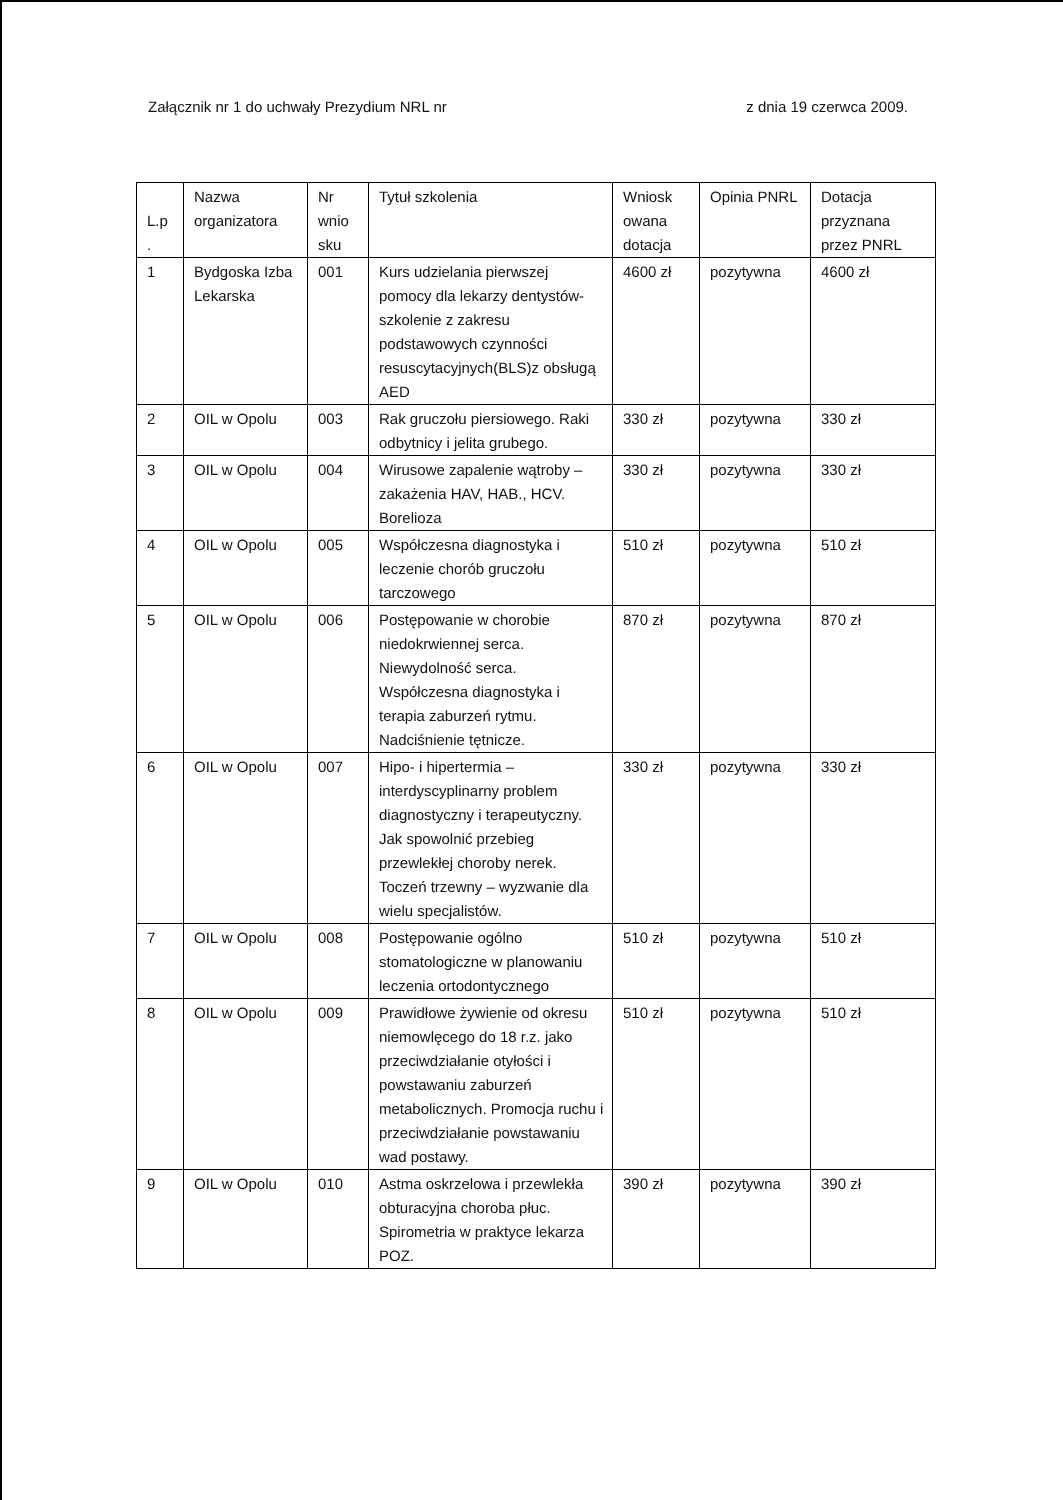Załącznik nr 1 do uchwały Prezydium NRL nr z dnia 19 czerwca 2009.
| L.p . | Nazwa organizatora | Nr wnio sku | Tytuł szkolenia | Wniosk owana dotacja | Opinia PNRL | Dotacja przyznana przez PNRL |
| --- | --- | --- | --- | --- | --- | --- |
| 1 | Bydgoska Izba Lekarska | 001 | Kurs udzielania pierwszej pomocy dla lekarzy dentystów- szkolenie z zakresu podstawowych czynności resuscytacyjnych(BLS)z obsługą AED | 4600 zł | pozytywna | 4600 zł |
| 2 | OIL w Opolu | 003 | Rak gruczołu piersiowego. Raki odbytnicy i jelita grubego. | 330 zł | pozytywna | 330 zł |
| 3 | OIL w Opolu | 004 | Wirusowe zapalenie wątroby – zakażenia HAV, HAB., HCV. Borelioza | 330 zł | pozytywna | 330 zł |
| 4 | OIL w Opolu | 005 | Współczesna diagnostyka i leczenie chorób gruczołu tarczowego | 510 zł | pozytywna | 510 zł |
| 5 | OIL w Opolu | 006 | Postępowanie w chorobie niedokrwiennej serca. Niewydolność serca. Współczesna diagnostyka i terapia zaburzeń rytmu. Nadciśnienie tętnicze. | 870 zł | pozytywna | 870 zł |
| 6 | OIL w Opolu | 007 | Hipo- i hipertermia – interdyscyplinarny problem diagnostyczny i terapeutyczny. Jak spowolnić przebieg przewlekłej choroby nerek. Toczeń trzewny – wyzwanie dla wielu specjalistów. | 330 zł | pozytywna | 330 zł |
| 7 | OIL w Opolu | 008 | Postępowanie ogólno stomatologiczne w planowaniu leczenia ortodontycznego | 510 zł | pozytywna | 510 zł |
| 8 | OIL w Opolu | 009 | Prawidłowe żywienie od okresu niemowlęcego do 18 r.z. jako przeciwdziałanie otyłości i powstawaniu zaburzeń metabolicznych. Promocja ruchu i przeciwdziałanie powstawaniu wad postawy. | 510 zł | pozytywna | 510 zł |
| 9 | OIL w Opolu | 010 | Astma oskrzelowa i przewlekła obturacyjna choroba płuc. Spirometria w praktyce lekarza POZ. | 390 zł | pozytywna | 390 zł |